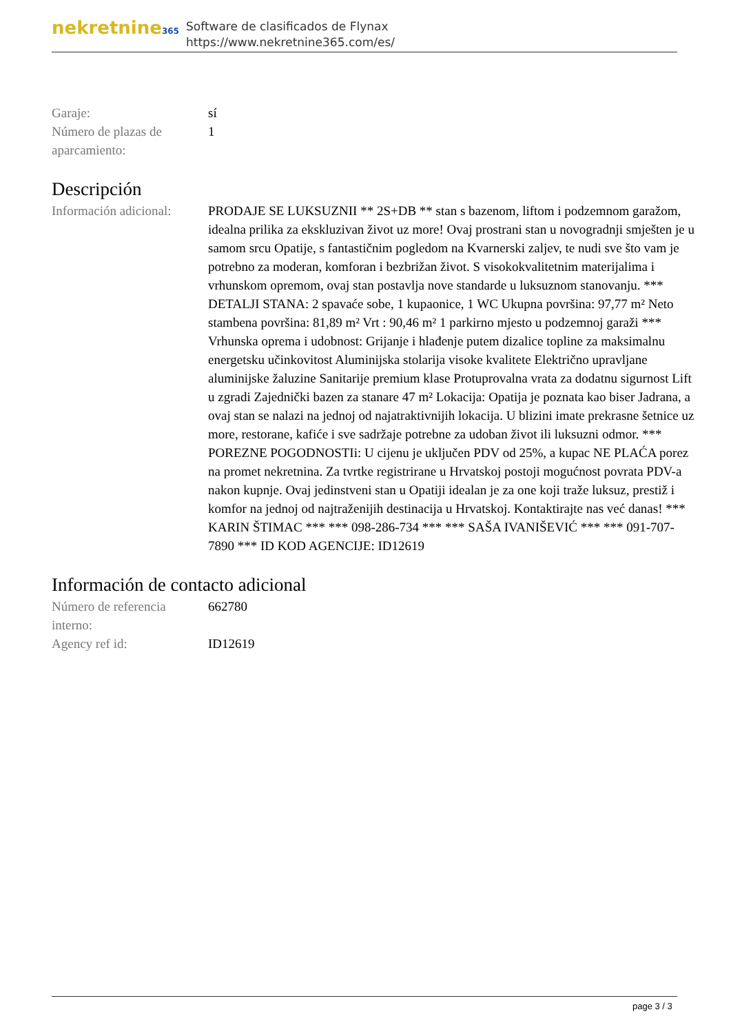nekretnine365
Software de clasificados de Flynax
https://www.nekretnine365.com/es/
| Garaje: | sí |
| Número de plazas de aparcamiento: | 1 |
Descripción
| Información adicional: | PRODAJE SE LUKSUZNII ** 2S+DB ** stan s bazenom, liftom i podzemnom garažom, idealna prilika za ekskluzivan život uz more! Ovaj prostrani stan u novogradnji smješten je u samom srcu Opatije, s fantastičnim pogledom na Kvarnerski zaljev, te nudi sve što vam je potrebno za moderan, komforan i bezbrižan život. S visokokvalitetnim materijalima i vrhunskom opremom, ovaj stan postavlja nove standarde u luksuznom stanovanju. *** DETALJI STANA: 2 spavaće sobe, 1 kupaonice, 1 WC Ukupna površina: 97,77 m² Neto stambena površina: 81,89 m² Vrt : 90,46 m² 1 parkirno mjesto u podzemnoj garaži *** Vrhunska oprema i udobnost: Grijanje i hlađenje putem dizalice topline za maksimalnu energetsku učinkovitost Aluminijska stolarija visoke kvalitete Električno upravljane aluminijske žaluzine Sanitarije premium klase Protuprovalna vrata za dodatnu sigurnost Lift u zgradi Zajednički bazen za stanare 47 m² Lokacija: Opatija je poznata kao biser Jadrana, a ovaj stan se nalazi na jednoj od najatraktivnijih lokacija. U blizini imate prekrasne šetnice uz more, restorane, kafiće i sve sadržaje potrebne za udoban život ili luksuzni odmor. *** POREZNE POGODNOSTIi: U cijenu je uključen PDV od 25%, a kupac NE PLAĆA porez na promet nekretnina. Za tvrtke registrirane u Hrvatskoj postoji mogućnost povrata PDV-a nakon kupnje. Ovaj jedinstveni stan u Opatiji idealan je za one koji traže luksuz, prestiž i komfor na jednoj od najtraženijih destinacija u Hrvatskoj. Kontaktirajte nas već danas! *** KARIN ŠTIMAC *** *** 098-286-734 *** *** SAŠA IVANIŠEVIĆ *** *** 091-707-7890 *** ID KOD AGENCIJE: ID12619 |
Información de contacto adicional
| Número de referencia interno: | 662780 |
| Agency ref id: | ID12619 |
page 3 / 3